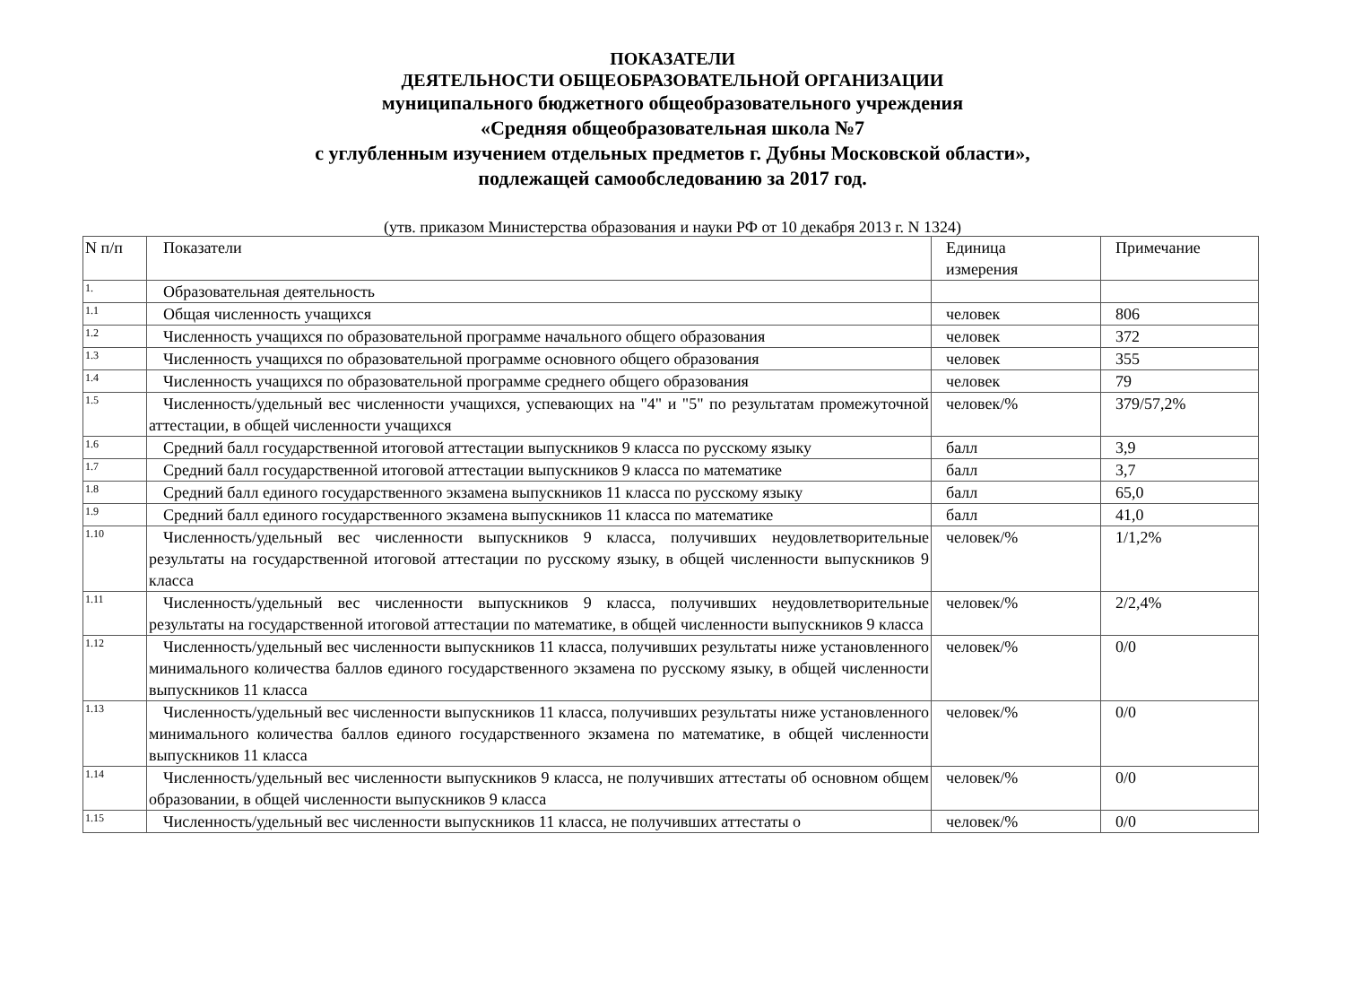ПОКАЗАТЕЛИ
ДЕЯТЕЛЬНОСТИ ОБЩЕОБРАЗОВАТЕЛЬНОЙ ОРГАНИЗАЦИИ
муниципального бюджетного общеобразовательного учреждения
«Средняя общеобразовательная школа №7
с углубленным изучением отдельных предметов г. Дубны Московской области»,
подлежащей самообследованию за 2017 год.
(утв. приказом Министерства образования и науки РФ от 10 декабря 2013 г. N 1324)
| N п/п | Показатели | Единица измерения | Примечание |
| 1. | Образовательная деятельность | | |
| 1.1 | Общая численность учащихся | человек | 806 |
| 1.2 | Численность учащихся по образовательной программе начального общего образования | человек | 372 |
| 1.3 | Численность учащихся по образовательной программе основного общего образования | человек | 355 |
| 1.4 | Численность учащихся по образовательной программе среднего общего образования | человек | 79 |
| 1.5 | Численность/удельный вес численности учащихся, успевающих на "4" и "5" по результатам промежуточной аттестации, в общей численности учащихся | человек/% | 379/57,2% |
| 1.6 | Средний балл государственной итоговой аттестации выпускников 9 класса по русскому языку | балл | 3,9 |
| 1.7 | Средний балл государственной итоговой аттестации выпускников 9 класса по математике | балл | 3,7 |
| 1.8 | Средний балл единого государственного экзамена выпускников 11 класса по русскому языку | балл | 65,0 |
| 1.9 | Средний балл единого государственного экзамена выпускников 11 класса по математике | балл | 41,0 |
| 1.10 | Численность/удельный вес численности выпускников 9 класса, получивших неудовлетворительные результаты на государственной итоговой аттестации по русскому языку, в общей численности выпускников 9 класса | человек/% | 1/1,2% |
| 1.11 | Численность/удельный вес численности выпускников 9 класса, получивших неудовлетворительные результаты на государственной итоговой аттестации по математике, в общей численности выпускников 9 класса | человек/% | 2/2,4% |
| 1.12 | Численность/удельный вес численности выпускников 11 класса, получивших результаты ниже установленного минимального количества баллов единого государственного экзамена по русскому языку, в общей численности выпускников 11 класса | человек/% | 0/0 |
| 1.13 | Численность/удельный вес численности выпускников 11 класса, получивших результаты ниже установленного минимального количества баллов единого государственного экзамена по математике, в общей численности выпускников 11 класса | человек/% | 0/0 |
| 1.14 | Численность/удельный вес численности выпускников 9 класса, не получивших аттестаты об основном общем образовании, в общей численности выпускников 9 класса | человек/% | 0/0 |
| 1.15 | Численность/удельный вес численности выпускников 11 класса, не получивших аттестаты о | человек/% | 0/0 |